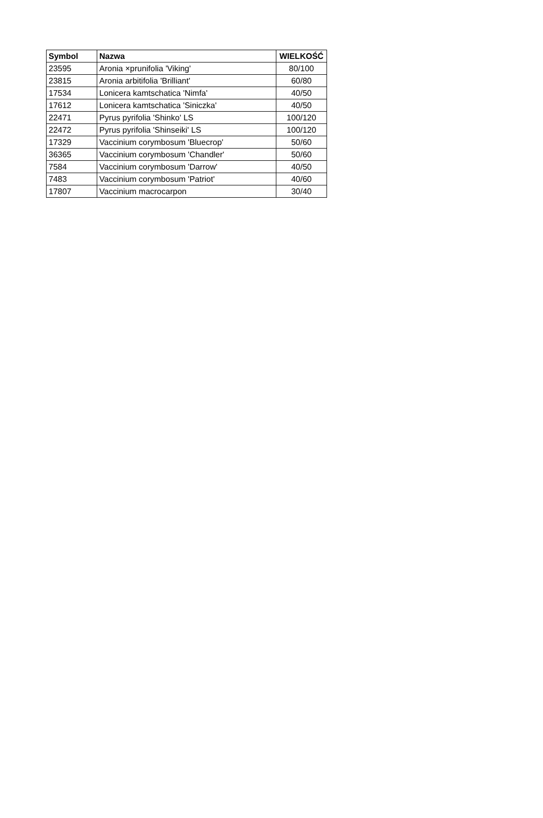| Symbol | Nazwa | WIELKOŚĆ |
| --- | --- | --- |
| 23595 | Aronia ×prunifolia 'Viking' | 80/100 |
| 23815 | Aronia arbitifolia 'Brilliant' | 60/80 |
| 17534 | Lonicera kamtschatica 'Nimfa' | 40/50 |
| 17612 | Lonicera kamtschatica 'Siniczka' | 40/50 |
| 22471 | Pyrus pyrifolia 'Shinko' LS | 100/120 |
| 22472 | Pyrus pyrifolia 'Shinseiki' LS | 100/120 |
| 17329 | Vaccinium corymbosum 'Bluecrop' | 50/60 |
| 36365 | Vaccinium corymbosum 'Chandler' | 50/60 |
| 7584 | Vaccinium corymbosum 'Darrow' | 40/50 |
| 7483 | Vaccinium corymbosum 'Patriot' | 40/60 |
| 17807 | Vaccinium macrocarpon | 30/40 |